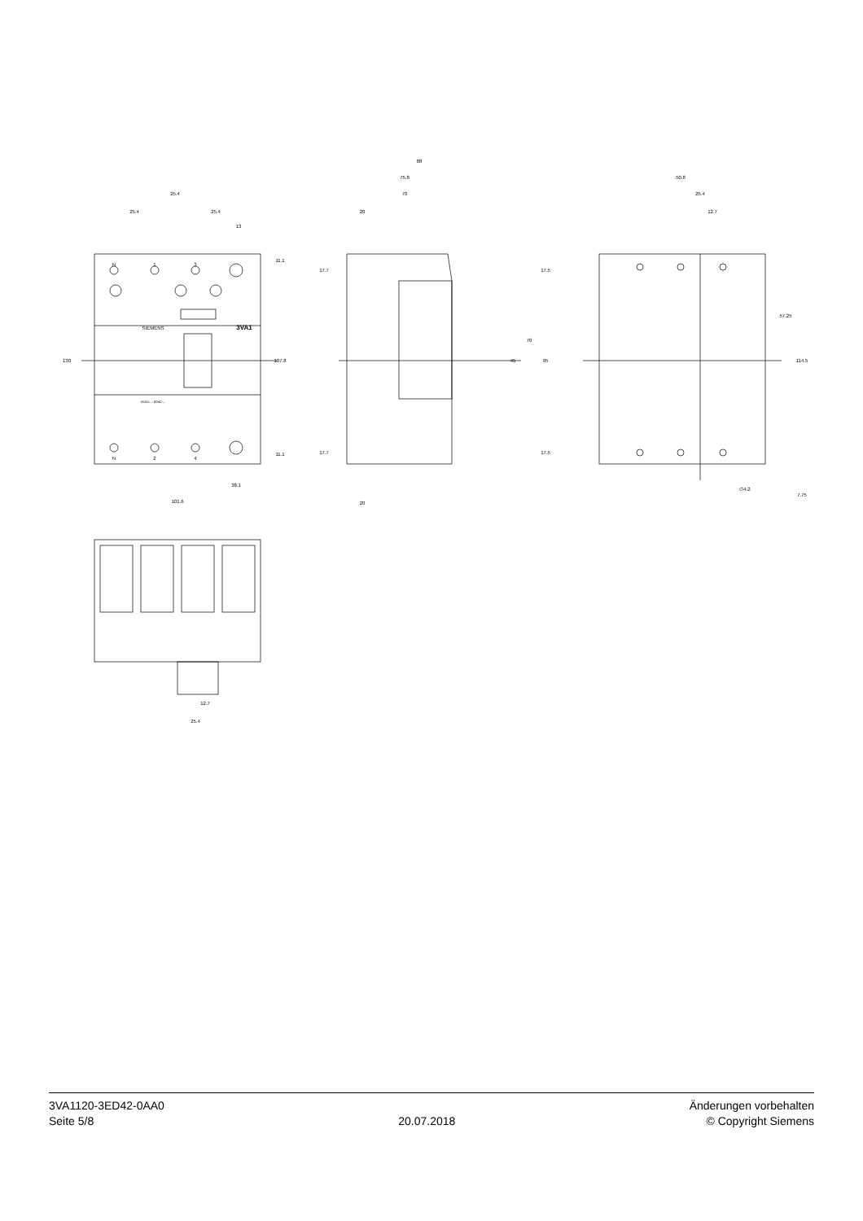25.4
25.4
25.4
13
38.1
101.6
88
75.8
70
20
20
50.8
25.4
12.7
∅4.2
12.7
25.4
3VA1
SIEMENS
3VA11..-.ED42-...
N
1
3
N
2
4
130
107.8
11.1
11.1
17.7
17.7
17.5
17.5
45
70
95
57.25
114.5
7.75
3VA1120-3ED42-0AA0
Seite 5/8
20.07.2018
Änderungen vorbehalten
© Copyright Siemens